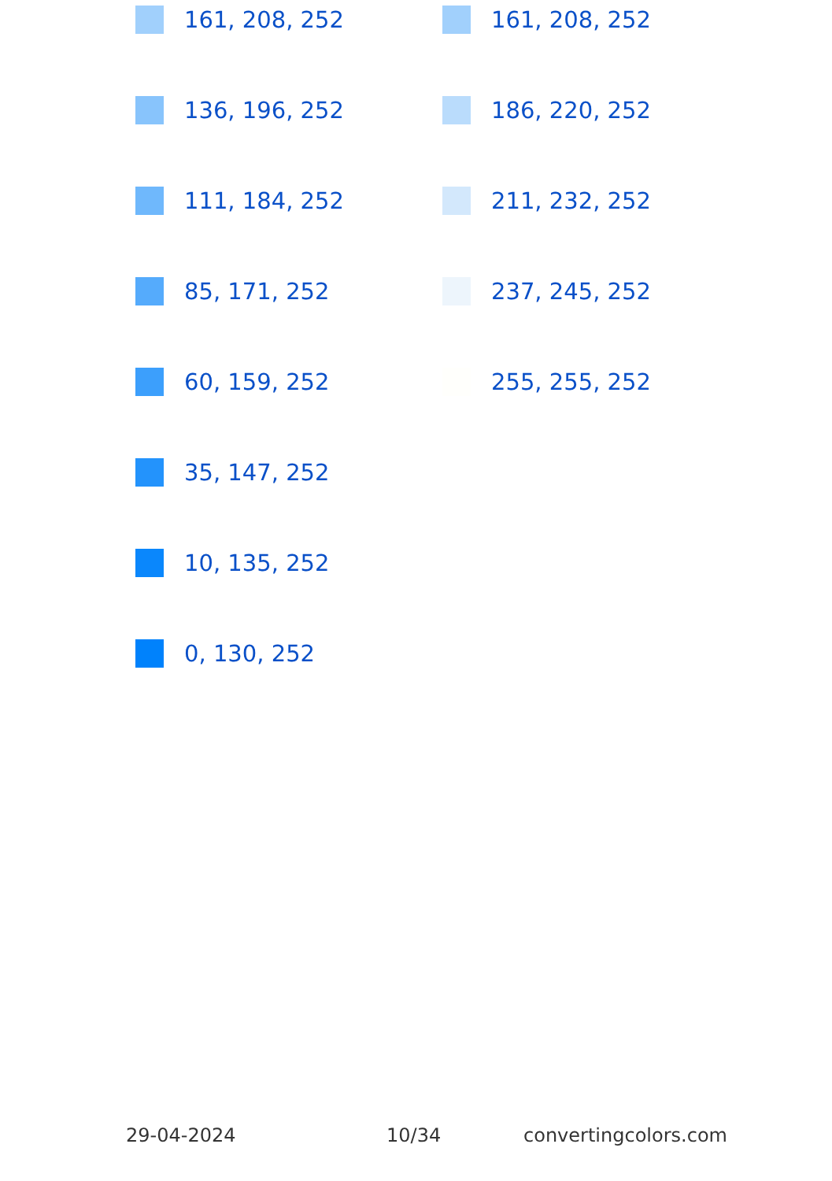161, 208, 252
136, 196, 252
111, 184, 252
85, 171, 252
60, 159, 252
35, 147, 252
10, 135, 252
0, 130, 252
161, 208, 252
186, 220, 252
211, 232, 252
237, 245, 252
255, 255, 252
29-04-2024 10/34 convertingcolors.com